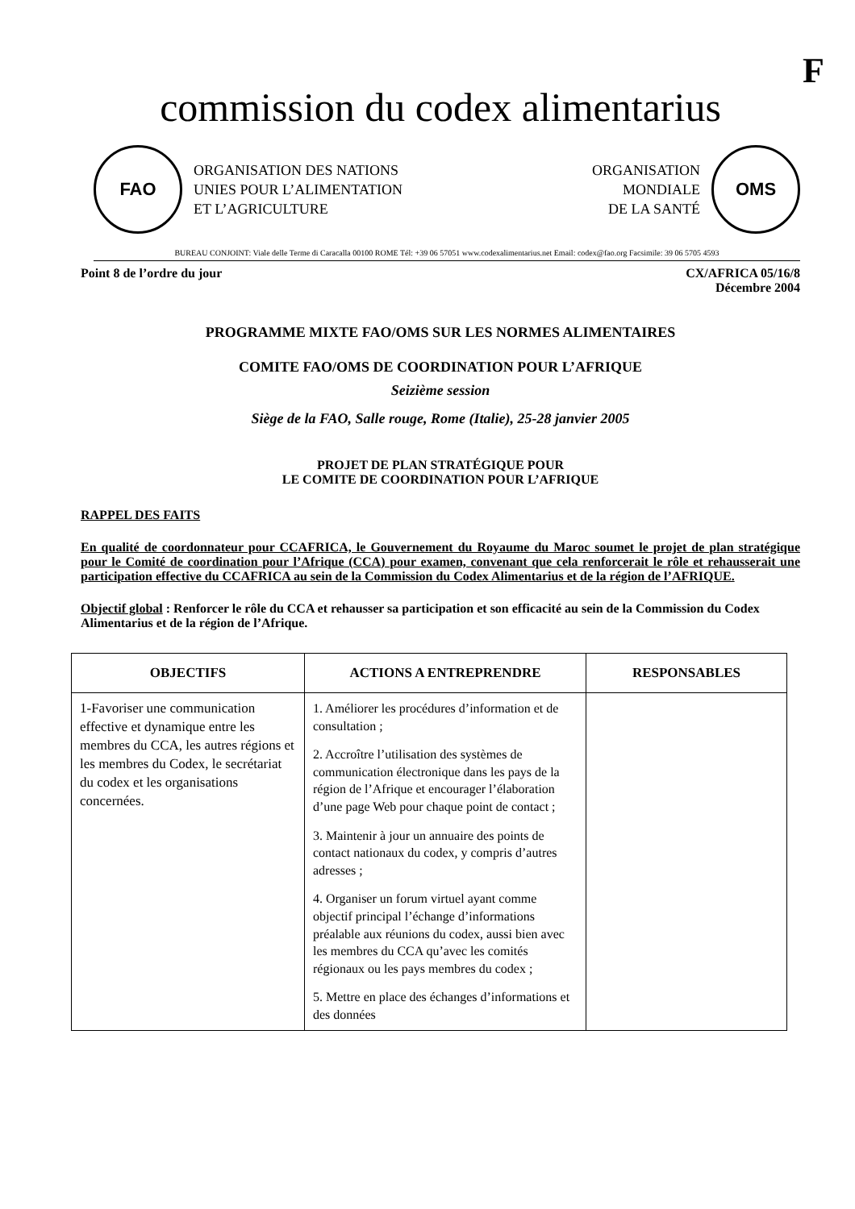F
commission du codex alimentarius
FAO
ORGANISATION DES NATIONS
UNIES POUR L’ALIMENTATION
ET L’AGRICULTURE
ORGANISATION
MONDIALE
DE LA SANTÉ
OMS
BUREAU CONJOINT: Viale delle Terme di Caracalla 00100 ROME Tél: +39 06 57051 www.codexalimentarius.net Email: codex@fao.org Facsimile: 39 06 5705 4593
Point 8 de l’ordre du jour CX/AFRICA 05/16/8
Décembre 2004
PROGRAMME MIXTE FAO/OMS SUR LES NORMES ALIMENTAIRES
COMITE FAO/OMS DE COORDINATION POUR L’AFRIQUE
Seizième session
Siège de la FAO, Salle rouge, Rome (Italie), 25-28 janvier 2005
PROJET DE PLAN STRATÉGIQUE POUR
LE COMITE DE COORDINATION POUR L’AFRIQUE
RAPPEL DES FAITS
En qualité de coordonnateur pour CCAFRICA, le Gouvernement du Royaume du Maroc soumet le projet de plan stratégique pour le Comité de coordination pour l’Afrique (CCA) pour examen, convenant que cela renforcerait le rôle et rehausserait une participation effective du CCAFRICA au sein de la Commission du Codex Alimentarius et de la région de l’AFRIQUE.
Objectif global : Renforcer le rôle du CCA et rehausser sa participation et son efficacité au sein de la Commission du Codex Alimentarius et de la région de l’Afrique.
| OBJECTIFS | ACTIONS A ENTREPRENDRE | RESPONSABLES |
| --- | --- | --- |
| 1-Favoriser une communication effective et dynamique entre les membres du CCA, les autres régions et les membres du Codex, le secrétariat du codex et les organisations concernées. | 1. Améliorer les procédures d’information et de consultation ; 2. Accroître l’utilisation des systèmes de communication électronique dans les pays de la région de l’Afrique et encourager l’élaboration d’une page Web pour chaque point de contact ; 3. Maintenir à jour un annuaire des points de contact nationaux du codex, y compris d’autres adresses ; 4. Organiser un forum virtuel ayant comme objectif principal l’échange d’informations préalable aux réunions du codex, aussi bien avec les membres du CCA qu’avec les comités régionaux ou les pays membres du codex ; 5. Mettre en place des échanges d’informations et des données | |